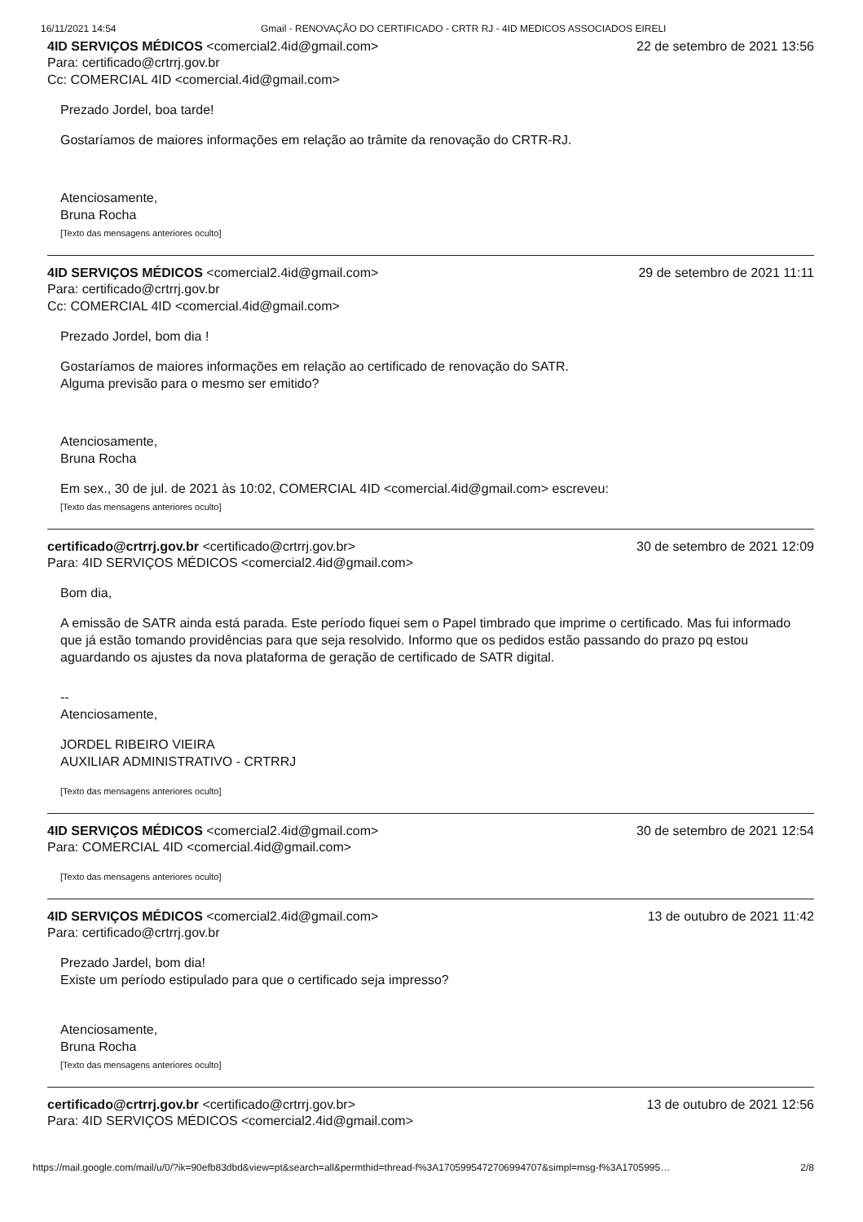16/11/2021 14:54 Gmail - RENOVAÇÃO DO CERTIFICADO - CRTR RJ - 4ID MEDICOS ASSOCIADOS EIRELI
4ID SERVIÇOS MÉDICOS <comercial2.4id@gmail.com> 22 de setembro de 2021 13:56
Para: certificado@crtrrj.gov.br
Cc: COMERCIAL 4ID <comercial.4id@gmail.com>
Prezado Jordel, boa tarde!
Gostaríamos de maiores informações em relação ao trâmite da renovação do CRTR-RJ.
Atenciosamente,
Bruna Rocha
[Texto das mensagens anteriores oculto]
4ID SERVIÇOS MÉDICOS <comercial2.4id@gmail.com> 29 de setembro de 2021 11:11
Para: certificado@crtrrj.gov.br
Cc: COMERCIAL 4ID <comercial.4id@gmail.com>
Prezado Jordel, bom dia !
Gostaríamos de maiores informações em relação ao certificado de renovação do SATR.
Alguma previsão para o mesmo ser emitido?
Atenciosamente,
Bruna Rocha
Em sex., 30 de jul. de 2021 às 10:02, COMERCIAL 4ID <comercial.4id@gmail.com> escreveu:
[Texto das mensagens anteriores oculto]
certificado@crtrrj.gov.br <certificado@crtrrj.gov.br> 30 de setembro de 2021 12:09
Para: 4ID SERVIÇOS MÉDICOS <comercial2.4id@gmail.com>
Bom dia,
A emissão de SATR ainda está parada. Este período fiquei sem o Papel timbrado que imprime o certificado. Mas fui informado que já estão tomando providências para que seja resolvido. Informo que os pedidos estão passando do prazo pq estou aguardando os ajustes da nova plataforma de geração de certificado de SATR digital.
--
Atenciosamente,
JORDEL RIBEIRO VIEIRA
AUXILIAR ADMINISTRATIVO - CRTRRJ
[Texto das mensagens anteriores oculto]
4ID SERVIÇOS MÉDICOS <comercial2.4id@gmail.com> 30 de setembro de 2021 12:54
Para: COMERCIAL 4ID <comercial.4id@gmail.com>
[Texto das mensagens anteriores oculto]
4ID SERVIÇOS MÉDICOS <comercial2.4id@gmail.com> 13 de outubro de 2021 11:42
Para: certificado@crtrrj.gov.br
Prezado Jardel, bom dia!
Existe um período estipulado para que o certificado seja impresso?
Atenciosamente,
Bruna Rocha
[Texto das mensagens anteriores oculto]
certificado@crtrrj.gov.br <certificado@crtrrj.gov.br> 13 de outubro de 2021 12:56
Para: 4ID SERVIÇOS MÉDICOS <comercial2.4id@gmail.com>
https://mail.google.com/mail/u/0/?ik=90efb83dbd&view=pt&search=all&permthid=thread-f%3A1705995472706994707&simpl=msg-f%3A1705995… 2/8